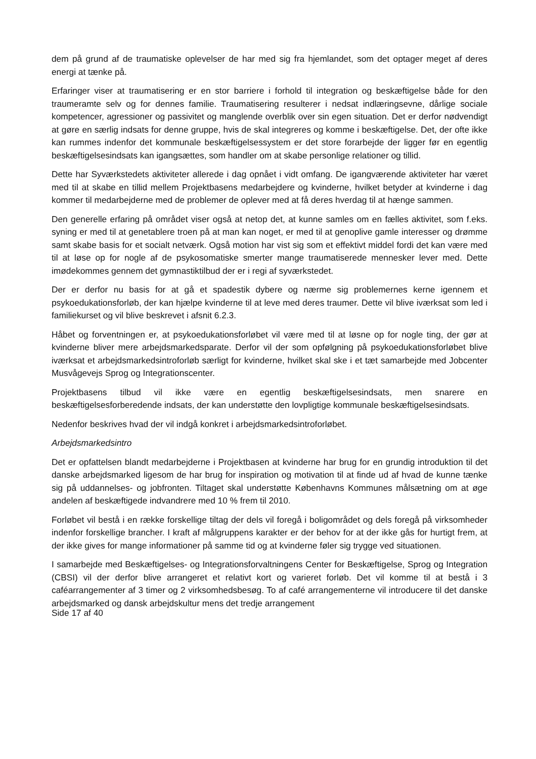dem på grund af de traumatiske oplevelser de har med sig fra hjemlandet, som det optager meget af deres energi at tænke på.
Erfaringer viser at traumatisering er en stor barriere i forhold til integration og beskæftigelse både for den traumeramte selv og for dennes familie. Traumatisering resulterer i nedsat indlæringsevne, dårlige sociale kompetencer, agressioner og passivitet og manglende overblik over sin egen situation. Det er derfor nødvendigt at gøre en særlig indsats for denne gruppe, hvis de skal integreres og komme i beskæftigelse. Det, der ofte ikke kan rummes indenfor det kommunale beskæftigelsessystem er det store forarbejde der ligger før en egentlig beskæftigelsesindsats kan igangsættes, som handler om at skabe personlige relationer og tillid.
Dette har Syværkstedets aktiviteter allerede i dag opnået i vidt omfang. De igangværende aktiviteter har været med til at skabe en tillid mellem Projektbasens medarbejdere og kvinderne, hvilket betyder at kvinderne i dag kommer til medarbejderne med de problemer de oplever med at få deres hverdag til at hænge sammen.
Den generelle erfaring på området viser også at netop det, at kunne samles om en fælles aktivitet, som f.eks. syning er med til at genetablere troen på at man kan noget, er med til at genoplive gamle interesser og drømme samt skabe basis for et socialt netværk. Også motion har vist sig som et effektivt middel fordi det kan være med til at løse op for nogle af de psykosomatiske smerter mange traumatiserede mennesker lever med. Dette imødekommes gennem det gymnastiktilbud der er i regi af syværkstedet.
Der er derfor nu basis for at gå et spadestik dybere og nærme sig problemernes kerne igennem et psykoedukationsforløb, der kan hjælpe kvinderne til at leve med deres traumer. Dette vil blive iværksat som led i familiekurset og vil blive beskrevet i afsnit 6.2.3.
Håbet og forventningen er, at psykoedukationsforløbet vil være med til at løsne op for nogle ting, der gør at kvinderne bliver mere arbejdsmarkedsparate. Derfor vil der som opfølgning på psykoedukationsforløbet blive iværksat et arbejdsmarkedsintroforløb særligt for kvinderne, hvilket skal ske i et tæt samarbejde med Jobcenter Musvågevejs Sprog og Integrationscenter.
Projektbasens tilbud vil ikke være en egentlig beskæftigelsesindsats, men snarere en beskæftigelsesforberedende indsats, der kan understøtte den lovpligtige kommunale beskæftigelsesindsats.
Nedenfor beskrives hvad der vil indgå konkret i arbejdsmarkedsintroforløbet.
Arbejdsmarkedsintro
Det er opfattelsen blandt medarbejderne i Projektbasen at kvinderne har brug for en grundig introduktion til det danske arbejdsmarked ligesom de har brug for inspiration og motivation til at finde ud af hvad de kunne tænke sig på uddannelses- og jobfronten. Tiltaget skal understøtte Københavns Kommunes målsætning om at øge andelen af beskæftigede indvandrere med 10 % frem til 2010.
Forløbet vil bestå i en række forskellige tiltag der dels vil foregå i boligområdet og dels foregå på virksomheder indenfor forskellige brancher. I kraft af målgruppens karakter er der behov for at der ikke gås for hurtigt frem, at der ikke gives for mange informationer på samme tid og at kvinderne føler sig trygge ved situationen.
I samarbejde med Beskæftigelses- og Integrationsforvaltningens Center for Beskæftigelse, Sprog og Integration (CBSI) vil der derfor blive arrangeret et relativt kort og varieret forløb. Det vil komme til at bestå i 3 caféarrangementer af 3 timer og 2 virksomhedsbesøg. To af café arrangementerne vil introducere til det danske arbejdsmarked og dansk arbejdskultur mens det tredje arrangement
Side 17 af 40